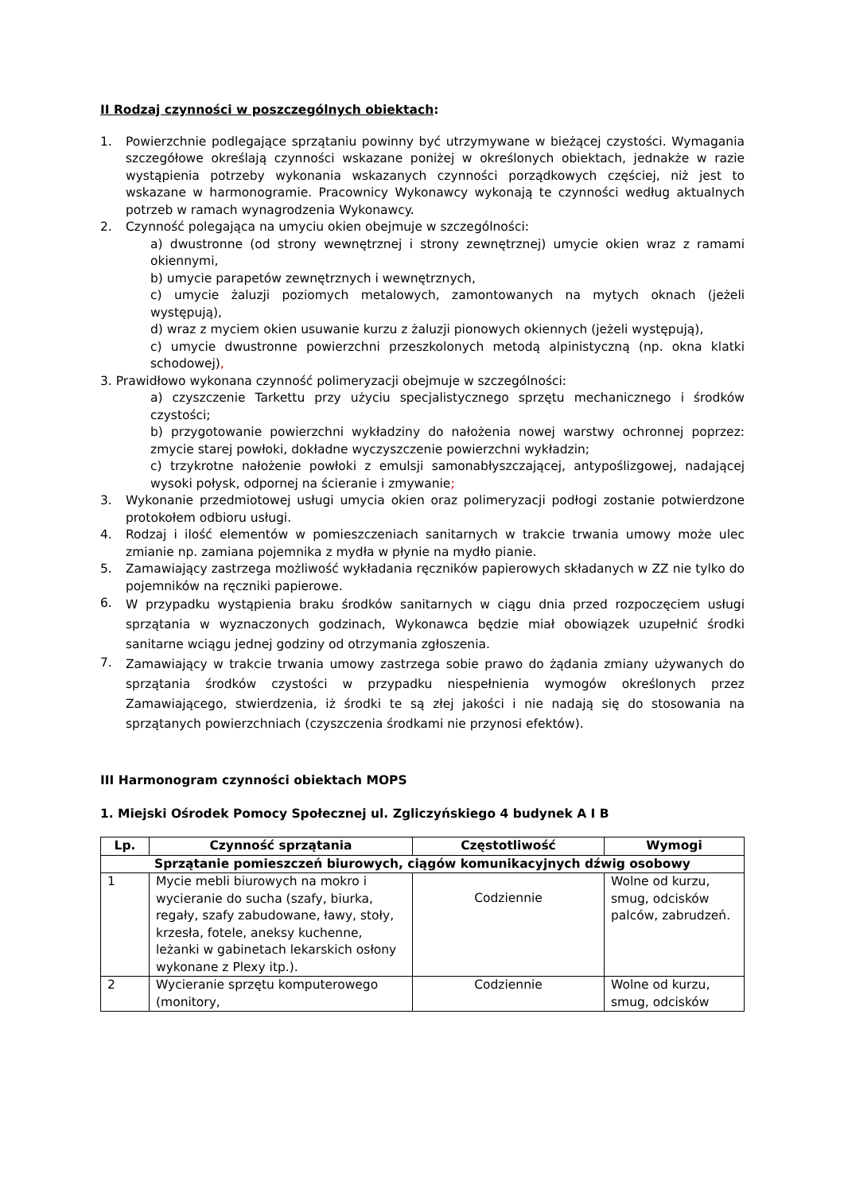II Rodzaj czynności w poszczególnych obiektach:
1. Powierzchnie podlegające sprzątaniu powinny być utrzymywane w bieżącej czystości. Wymagania szczegółowe określają czynności wskazane poniżej w określonych obiektach, jednakże w razie wystąpienia potrzeby wykonania wskazanych czynności porządkowych częściej, niż jest to wskazane w harmonogramie. Pracownicy Wykonawcy wykonają te czynności według aktualnych potrzeb w ramach wynagrodzenia Wykonawcy.
2. Czynność polegająca na umyciu okien obejmuje w szczególności:
a) dwustronne (od strony wewnętrznej i strony zewnętrznej) umycie okien wraz z ramami okiennymi,
b) umycie parapetów zewnętrznych i wewnętrznych,
c) umycie żaluzji poziomych metalowych, zamontowanych na mytych oknach (jeżeli występują),
d) wraz z myciem okien usuwanie kurzu z żaluzji pionowych okiennych (jeżeli występują),
c) umycie dwustronne powierzchni przeszkolonych metodą alpinistyczną (np. okna klatki schodowej),
3. Prawidłowo wykonana czynność polimeryzacji obejmuje w szczególności:
a) czyszczenie Tarkettu przy użyciu specjalistycznego sprzętu mechanicznego i środków czystości;
b) przygotowanie powierzchni wykładziny do nałożenia nowej warstwy ochronnej poprzez: zmycie starej powłoki, dokładne wyczyszczenie powierzchni wykładzin;
c) trzykrotne nałożenie powłoki z emulsji samonabłyszczającej, antypoślizgowej, nadającej wysoki połysk, odpornej na ścieranie i zmywanie;
3. Wykonanie przedmiotowej usługi umycia okien oraz polimeryzacji podłogi zostanie potwierdzone protokołem odbioru usługi.
4. Rodzaj i ilość elementów w pomieszczeniach sanitarnych w trakcie trwania umowy może ulec zmianie np. zamiana pojemnika z mydła w płynie na mydło pianie.
5. Zamawiający zastrzega możliwość wykładania ręczników papierowych składanych w ZZ nie tylko do pojemników na ręczniki papierowe.
6. W przypadku wystąpienia braku środków sanitarnych w ciągu dnia przed rozpoczęciem usługi sprzątania w wyznaczonych godzinach, Wykonawca będzie miał obowiązek uzupełnić środki sanitarne wciągu jednej godziny od otrzymania zgłoszenia.
7. Zamawiający w trakcie trwania umowy zastrzega sobie prawo do żądania zmiany używanych do sprzątania środków czystości w przypadku niespełnienia wymogów określonych przez Zamawiającego, stwierdzenia, iż środki te są złej jakości i nie nadają się do stosowania na sprzątanych powierzchniach (czyszczenia środkami nie przynosi efektów).
III Harmonogram czynności obiektach MOPS
1. Miejski Ośrodek Pomocy Społecznej ul. Zgliczyńskiego 4 budynek A I B
| Lp. | Czynność sprzątania | Częstotliwość | Wymogi |
| --- | --- | --- | --- |
| Sprzątanie pomieszczeń biurowych, ciągów komunikacyjnych dźwig osobowy | | | |
| 1 | Mycie mebli biurowych na mokro i wycieranie do sucha (szafy, biurka, regały, szafy zabudowane, ławy, stoły, krzesła, fotele, aneksy kuchenne, leżanki w gabinetach lekarskich osłony wykonane z Plexy itp.). | Codziennie | Wolne od kurzu, smug, odcisków palców, zabrudzeń. |
| 2 | Wycieranie sprzętu komputerowego (monitory, | Codziennie | Wolne od kurzu, smug, odcisków |